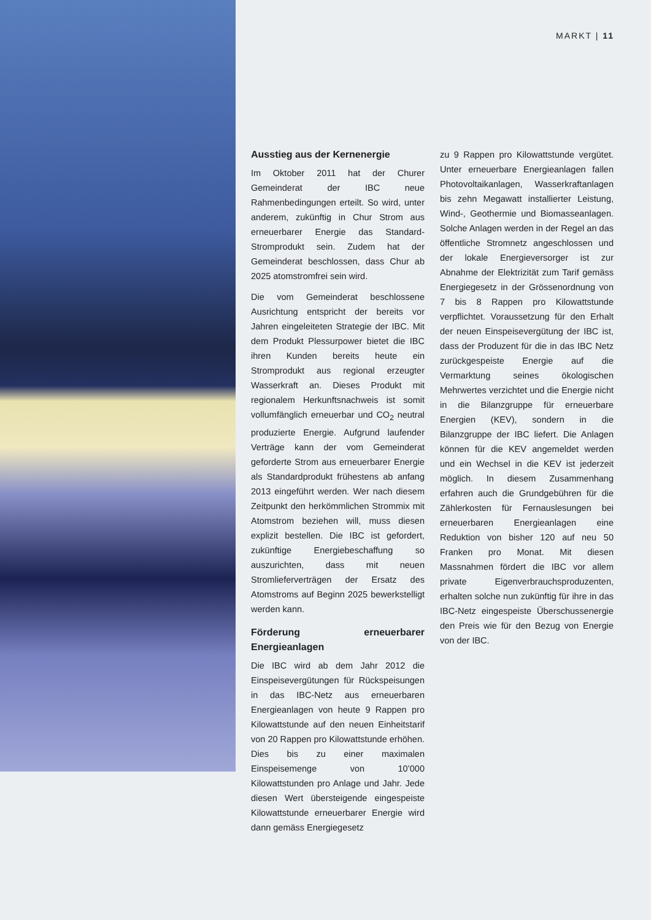MARKT | 11
Ausstieg aus der Kernenergie
Im Oktober 2011 hat der Churer Gemeinderat der IBC neue Rahmenbedingungen erteilt. So wird, unter anderem, zukünftig in Chur Strom aus erneuerbarer Energie das Standard-Stromprodukt sein. Zudem hat der Gemeinderat beschlossen, dass Chur ab 2025 atomstromfrei sein wird.
Die vom Gemeinderat beschlossene Ausrichtung entspricht der bereits vor Jahren eingeleiteten Strategie der IBC. Mit dem Produkt Plessurpower bietet die IBC ihren Kunden bereits heute ein Stromprodukt aus regional erzeugter Wasserkraft an. Dieses Produkt mit regionalem Herkunftsnachweis ist somit vollumfänglich erneuerbar und CO<sub>2</sub> neutral produzierte Energie. Aufgrund laufender Verträge kann der vom Gemeinderat geforderte Strom aus erneuerbarer Energie als Standardprodukt frühestens ab anfang 2013 eingeführt werden. Wer nach diesem Zeitpunkt den herkömmlichen Strommix mit Atomstrom beziehen will, muss diesen explizit bestellen. Die IBC ist gefordert, zukünftige Energiebeschaffung so auszurichten, dass mit neuen Stromlieferverträgen der Ersatz des Atomstroms auf Beginn 2025 bewerkstelligt werden kann.
Förderung erneuerbarer Energieanlagen
Die IBC wird ab dem Jahr 2012 die Einspeisevergütungen für Rückspeisungen in das IBC-Netz aus erneuerbaren Energieanlagen von heute 9 Rappen pro Kilowattstunde auf den neuen Einheitstarif von 20 Rappen pro Kilowattstunde erhöhen. Dies bis zu einer maximalen Einspeisemenge von 10’000 Kilowattstunden pro Anlage und Jahr. Jede diesen Wert übersteigende eingespeiste Kilowattstunde erneuerbarer Energie wird dann gemäss Energiegesetz
zu 9 Rappen pro Kilowattstunde vergütet. Unter erneuerbare Energieanlagen fallen Photovoltaikanlagen, Wasserkraftanlagen bis zehn Megawatt installierter Leistung, Wind-, Geothermie und Biomasseanlagen. Solche Anlagen werden in der Regel an das öffentliche Stromnetz angeschlossen und der lokale Energieversorger ist zur Abnahme der Elektrizität zum Tarif gemäss Energiegesetz in der Grössenordnung von 7 bis 8 Rappen pro Kilowattstunde verpflichtet. Voraussetzung für den Erhalt der neuen Einspeisevergütung der IBC ist, dass der Produzent für die in das IBC Netz zurückgespeiste Energie auf die Vermarktung seines ökologischen Mehrwertes verzichtet und die Energie nicht in die Bilanzgruppe für erneuerbare Energien (KEV), sondern in die Bilanzgruppe der IBC liefert. Die Anlagen können für die KEV angemeldet werden und ein Wechsel in die KEV ist jederzeit möglich. In diesem Zusammenhang erfahren auch die Grundgebühren für die Zählerkosten für Fernauslesungen bei erneuerbaren Energieanlagen eine Reduktion von bisher 120 auf neu 50 Franken pro Monat. Mit diesen Massnahmen fördert die IBC vor allem private Eigenverbrauchsproduzenten, erhalten solche nun zukünftig für ihre in das IBC-Netz eingespeiste Überschussenergie den Preis wie für den Bezug von Energie von der IBC.